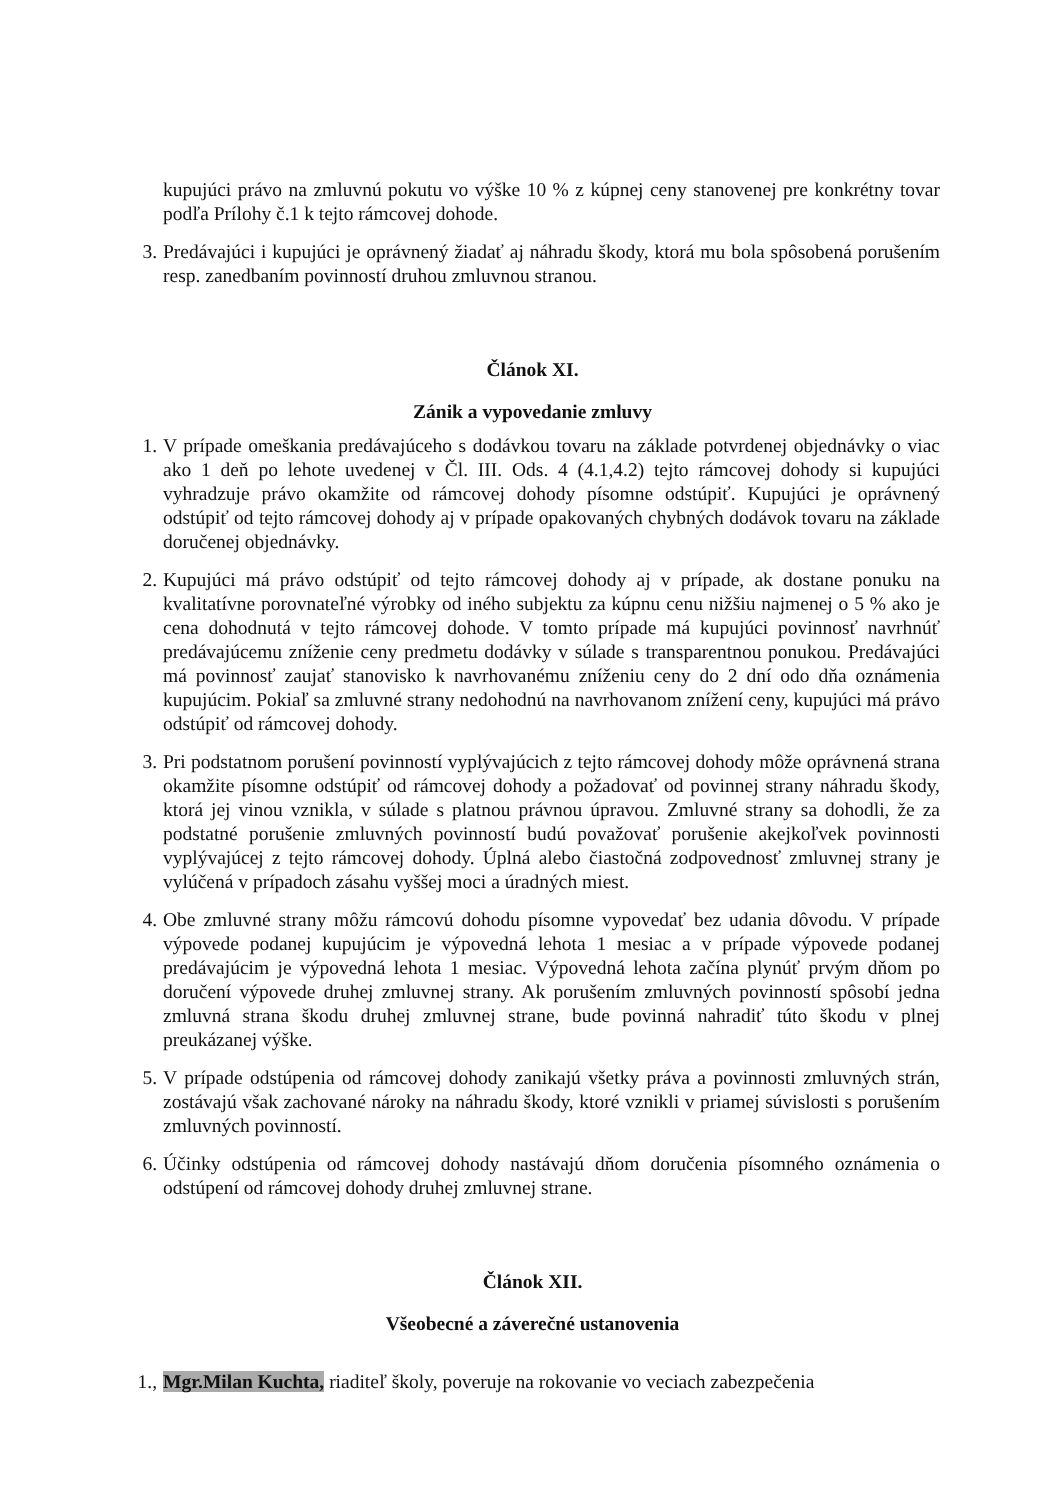kupujúci právo na zmluvnú pokutu vo výške 10 % z kúpnej ceny stanovenej pre konkrétny tovar podľa Prílohy č.1 k tejto rámcovej dohode.
3. Predávajúci i kupujúci je oprávnený žiadať aj náhradu škody, ktorá mu bola spôsobená porušením resp. zanedbaním povinností druhou zmluvnou stranou.
Článok XI.
Zánik a vypovedanie zmluvy
1. V prípade omeškania predávajúceho s dodávkou tovaru na základe potvrdenej objednávky o viac ako 1 deň po lehote uvedenej v Čl. III. Ods. 4 (4.1,4.2) tejto rámcovej dohody si kupujúci vyhradzuje právo okamžite od rámcovej dohody písomne odstúpiť. Kupujúci je oprávnený odstúpiť od tejto rámcovej dohody aj v prípade opakovaných chybných dodávok tovaru na základe doručenej objednávky.
2. Kupujúci má právo odstúpiť od tejto rámcovej dohody aj v prípade, ak dostane ponuku na kvalitatívne porovnateľné výrobky od iného subjektu za kúpnu cenu nižšiu najmenej o 5 % ako je cena dohodnutá v tejto rámcovej dohode. V tomto prípade má kupujúci povinnosť navrhnúť predávajúcemu zníženie ceny predmetu dodávky v súlade s transparentnou ponukou. Predávajúci má povinnosť zaujať stanovisko k navrhovanému zníženiu ceny do 2 dní odo dňa oznámenia kupujúcim. Pokiaľ sa zmluvné strany nedohodnú na navrhovanom znížení ceny, kupujúci má právo odstúpiť od rámcovej dohody.
3. Pri podstatnom porušení povinností vyplývajúcich z tejto rámcovej dohody môže oprávnená strana okamžite písomne odstúpiť od rámcovej dohody a požadovať od povinnej strany náhradu škody, ktorá jej vinou vznikla, v súlade s platnou právnou úpravou. Zmluvné strany sa dohodli, že za podstatné porušenie zmluvných povinností budú považovať porušenie akejkoľvek povinnosti vyplývajúcej z tejto rámcovej dohody. Úplná alebo čiastočná zodpovednosť zmluvnej strany je vylúčená v prípadoch zásahu vyššej moci a úradných miest.
4. Obe zmluvné strany môžu rámcovú dohodu písomne vypovedať bez udania dôvodu. V prípade výpovede podanej kupujúcim je výpovedná lehota 1 mesiac a v prípade výpovede podanej predávajúcim je výpovedná lehota 1 mesiac. Výpovedná lehota začína plynúť prvým dňom po doručení výpovede druhej zmluvnej strany. Ak porušením zmluvných povinností spôsobí jedna zmluvná strana škodu druhej zmluvnej strane, bude povinná nahradiť túto škodu v plnej preukázanej výške.
5. V prípade odstúpenia od rámcovej dohody zanikajú všetky práva a povinnosti zmluvných strán, zostávajú však zachované nároky na náhradu škody, ktoré vznikli v priamej súvislosti s porušením zmluvných povinností.
6. Účinky odstúpenia od rámcovej dohody nastávajú dňom doručenia písomného oznámenia o odstúpení od rámcovej dohody druhej zmluvnej strane.
Článok XII.
Všeobecné a záverečné ustanovenia
1.,
Mgr.Milan Kuchta, riaditeľ školy, poveruje na rokovanie vo veciach zabezpečenia